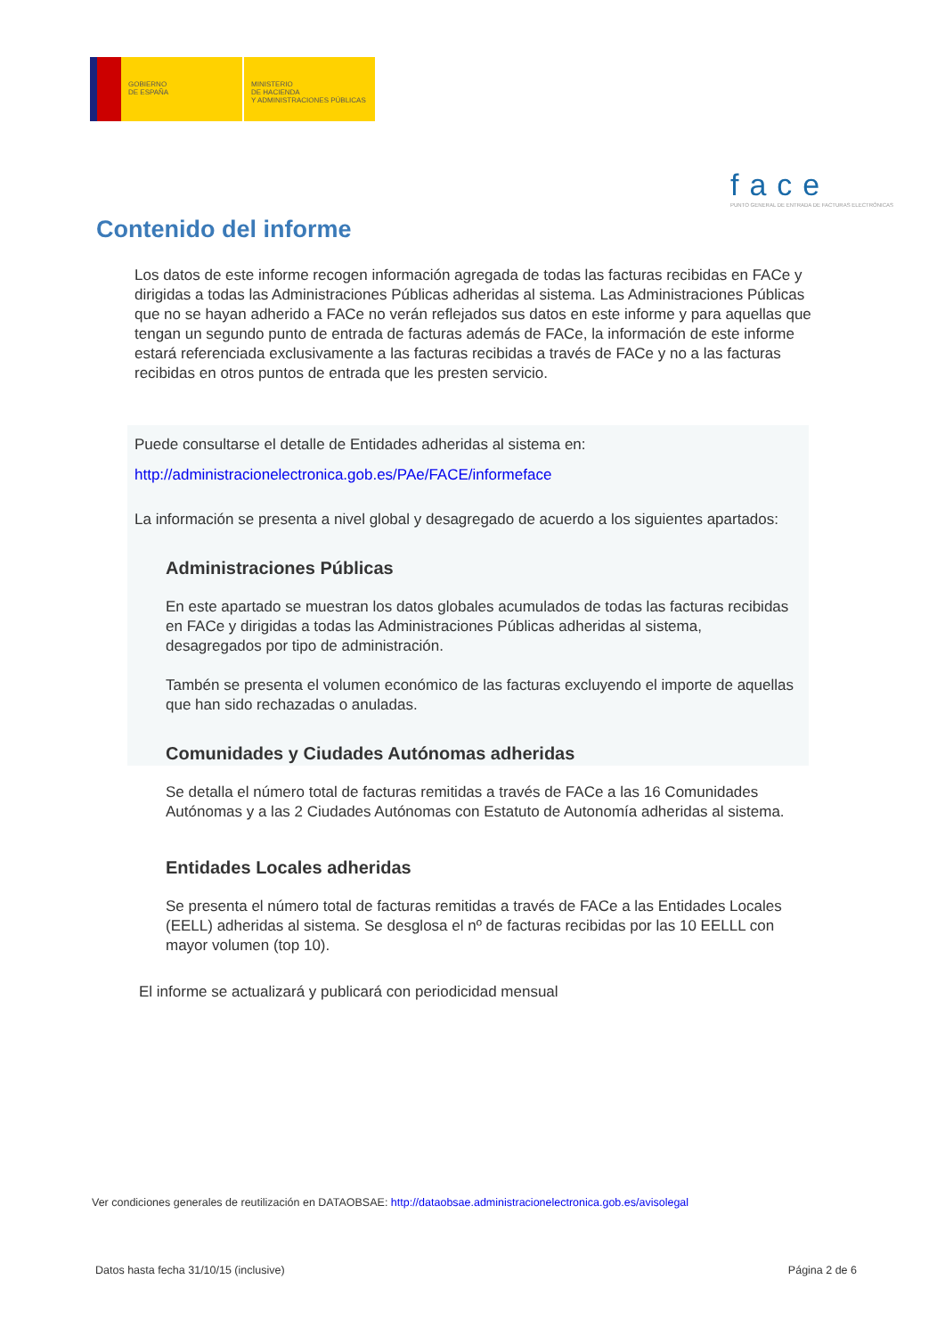GOBIERNO
DE ESPAÑA
MINISTERIO
DE HACIENDA
Y ADMINISTRACIONES PÚBLICAS
face
PUNTO GENERAL DE ENTRADA DE FACTURAS ELECTRÓNICAS
Contenido del informe
Los datos de este informe recogen información agregada de todas las facturas recibidas en FACe y dirigidas a todas las Administraciones Públicas adheridas al sistema. Las Administraciones Públicas que no se hayan adherido a FACe no verán reflejados sus datos en este informe y para aquellas que tengan un segundo punto de entrada de facturas además de FACe, la información de este informe estará referenciada exclusivamente a las facturas recibidas a través de FACe y no a las facturas recibidas en otros puntos de entrada que les presten servicio.
Puede consultarse el detalle de Entidades adheridas al sistema en:
http://administracionelectronica.gob.es/PAe/FACE/informeface
La información se presenta a nivel global y desagregado de acuerdo a los siguientes apartados:
Administraciones Públicas
En este apartado se muestran los datos globales acumulados de todas las facturas recibidas en FACe y dirigidas a todas las Administraciones Públicas adheridas al sistema, desagregados por tipo de administración.
Tambén se presenta el volumen económico de las facturas excluyendo el importe de aquellas que han sido rechazadas o anuladas.
Comunidades y Ciudades Autónomas adheridas
Se detalla el número total de facturas remitidas a través de FACe a las 16 Comunidades Autónomas y a las 2 Ciudades Autónomas con Estatuto de Autonomía adheridas al sistema.
Entidades Locales adheridas
Se presenta el número total de facturas remitidas a través de FACe a las Entidades Locales (EELL) adheridas al sistema. Se desglosa el nº de facturas recibidas por las 10 EELLL con mayor volumen (top 10).
El informe se actualizará y publicará con periodicidad mensual
Ver condiciones generales de reutilización en DATAOBSAE: http://dataobsae.administracionelectronica.gob.es/avisolegal
Datos hasta fecha 31/10/15 (inclusive) Página 2 de 6